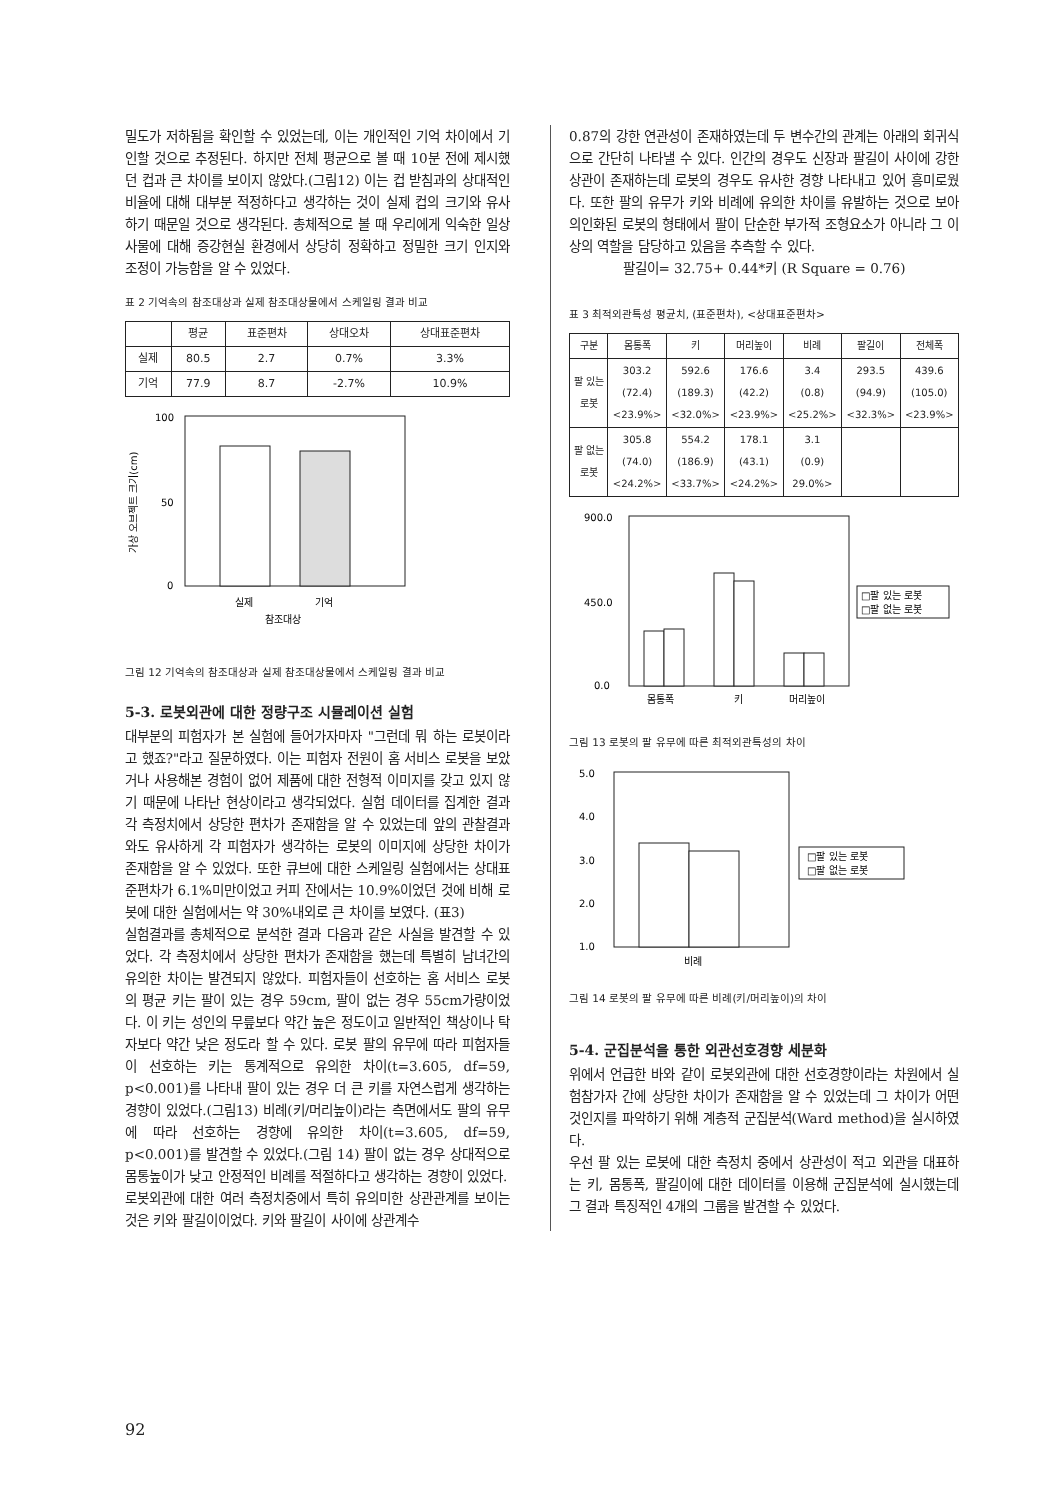밀도가 저하됨을 확인할 수 있었는데, 이는 개인적인 기억 차이에서 기인할 것으로 추정된다. 하지만 전체 평균으로 볼 때 10분 전에 제시했던 컵과 큰 차이를 보이지 않았다.(그림12) 이는 컵 받침과의 상대적인 비율에 대해 대부분 적정하다고 생각하는 것이 실제 컵의 크기와 유사하기 때문일 것으로 생각된다. 총체적으로 볼 때 우리에게 익숙한 일상사물에 대해 증강현실 환경에서 상당히 정확하고 정밀한 크기 인지와 조정이 가능함을 알 수 있었다.
표 2 기억속의 참조대상과 실제 참조대상물에서 스케일링 결과 비교
| | 평균 | 표준편차 | 상대오차 | 상대표준편차 |
| --- | --- | --- | --- | --- |
| 실제 | 80.5 | 2.7 | 0.7% | 3.3% |
| 기억 | 77.9 | 8.7 | -2.7% | 10.9% |
가상 오브젝트 크기(cm)
100
50
0
실제
기억
참조대상
그림 12 기억속의 참조대상과 실제 참조대상물에서 스케일링 결과 비교
5-3. 로봇외관에 대한 정량구조 시뮬레이션 실험
대부분의 피험자가 본 실험에 들어가자마자 "그런데 뭐 하는 로봇이라고 했죠?"라고 질문하였다. 이는 피험자 전원이 홈 서비스 로봇을 보았거나 사용해본 경험이 없어 제품에 대한 전형적 이미지를 갖고 있지 않기 때문에 나타난 현상이라고 생각되었다. 실험 데이터를 집계한 결과 각 측정치에서 상당한 편차가 존재함을 알 수 있었는데 앞의 관찰결과와도 유사하게 각 피험자가 생각하는 로봇의 이미지에 상당한 차이가 존재함을 알 수 있었다. 또한 큐브에 대한 스케일링 실험에서는 상대표준편차가 6.1%미만이었고 커피 잔에서는 10.9%이었던 것에 비해 로봇에 대한 실험에서는 약 30%내외로 큰 차이를 보였다. (표3)
실험결과를 총체적으로 분석한 결과 다음과 같은 사실을 발견할 수 있었다. 각 측정치에서 상당한 편차가 존재함을 했는데 특별히 남녀간의 유의한 차이는 발견되지 않았다. 피험자들이 선호하는 홈 서비스 로봇의 평균 키는 팔이 있는 경우 59cm, 팔이 없는 경우 55cm가량이었다. 이 키는 성인의 무릎보다 약간 높은 정도이고 일반적인 책상이나 탁자보다 약간 낮은 정도라 할 수 있다. 로봇 팔의 유무에 따라 피험자들이 선호하는 키는 통계적으로 유의한 차이(t=3.605, df=59, p<0.001)를 나타내 팔이 있는 경우 더 큰 키를 자연스럽게 생각하는 경향이 있었다.(그림13) 비례(키/머리높이)라는 측면에서도 팔의 유무에 따라 선호하는 경향에 유의한 차이(t=3.605, df=59, p<0.001)를 발견할 수 있었다.(그림 14) 팔이 없는 경우 상대적으로 몸통높이가 낮고 안정적인 비례를 적절하다고 생각하는 경향이 있었다.
로봇외관에 대한 여러 측정치중에서 특히 유의미한 상관관계를 보이는 것은 키와 팔길이이었다. 키와 팔길이 사이에 상관계수
0.87의 강한 연관성이 존재하였는데 두 변수간의 관계는 아래의 회귀식으로 간단히 나타낼 수 있다. 인간의 경우도 신장과 팔길이 사이에 강한 상관이 존재하는데 로봇의 경우도 유사한 경향 나타내고 있어 흥미로웠다. 또한 팔의 유무가 키와 비례에 유의한 차이를 유발하는 것으로 보아 의인화된 로봇의 형태에서 팔이 단순한 부가적 조형요소가 아니라 그 이상의 역할을 담당하고 있음을 추측할 수 있다.
팔길이= 32.75+ 0.44*키 (R Square = 0.76)
표 3 최적외관특성 평균치, (표준편차), <상대표준편차>
| 구분 | 몸통폭 | 키 | 머리높이 | 비례 | 팔길이 | 전체폭 |
| --- | --- | --- | --- | --- | --- | --- |
| 팔 있는 로봇 | 303.2 (72.4) <23.9%> | 592.6 (189.3) <32.0%> | 176.6 (42.2) <23.9%> | 3.4 (0.8) <25.2%> | 293.5 (94.9) <32.3%> | 439.6 (105.0) <23.9%> |
| 팔 없는 로봇 | 305.8 (74.0) <24.2%> | 554.2 (186.9) <33.7%> | 178.1 (43.1) <24.2%> | 3.1 (0.9) 29.0%> | | |
900.0
450.0
0.0
몸통폭
키
머리높이
□팔 있는 로봇
□팔 없는 로봇
그림 13 로봇의 팔 유무에 따른 최적외관특성의 차이
5.0
4.0
3.0
2.0
1.0
비례
□팔 있는 로봇
□팔 없는 로봇
그림 14 로봇의 팔 유무에 따른 비례(키/머리높이)의 차이
5-4. 군집분석을 통한 외관선호경향 세분화
위에서 언급한 바와 같이 로봇외관에 대한 선호경향이라는 차원에서 실험참가자 간에 상당한 차이가 존재함을 알 수 있었는데 그 차이가 어떤 것인지를 파악하기 위해 계층적 군집분석(Ward method)을 실시하였다.
우선 팔 있는 로봇에 대한 측정치 중에서 상관성이 적고 외관을 대표하는 키, 몸통폭, 팔길이에 대한 데이터를 이용해 군집분석에 실시했는데 그 결과 특징적인 4개의 그룹을 발견할 수 있었다.
92